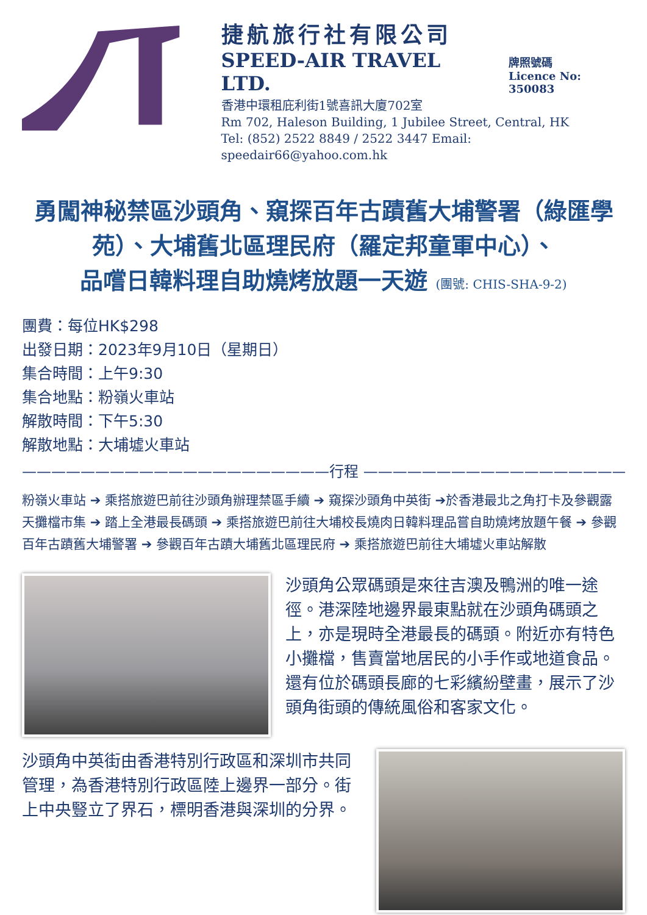捷航旅行社有限公司
SPEED-AIR TRAVEL LTD.
牌照號碼
Licence No: 350083
香港中環租庇利街1號喜訊大廈702室
Rm 702, Haleson Building, 1 Jubilee Street, Central, HK
Tel: (852) 2522 8849 / 2522 3447 Email: speedair66@yahoo.com.hk
勇闖神秘禁區沙頭角、窺探百年古蹟舊大埔警署（綠匯學苑）、大埔舊北區理民府（羅定邦童軍中心）、
品嚐日韓料理自助燒烤放題一天遊 (團號: CHIS-SHA-9-2)
團費：每位HK$298
出發日期：2023年9月10日（星期日）
集合時間：上午9:30
集合地點：粉嶺火車站
解散時間：下午5:30
解散地點：大埔墟火車站
—————————————————————行程 ——————————————————————
粉嶺火車站 ➔ 乘搭旅遊巴前往沙頭角辦理禁區手續 ➔ 窺探沙頭角中英街 ➔於香港最北之角打卡及參觀露天攤檔市集 ➔ 踏上全港最長碼頭 ➔ 乘搭旅遊巴前往大埔校長燒肉日韓料理品嘗自助燒烤放題午餐 ➔ 參觀百年古蹟舊大埔警署 ➔ 參觀百年古蹟大埔舊北區理民府 ➔ 乘搭旅遊巴前往大埔墟火車站解散
沙頭角公眾碼頭是來往吉澳及鴨洲的唯一途徑。港深陸地邊界最東點就在沙頭角碼頭之上，亦是現時全港最長的碼頭。附近亦有特色小攤檔，售賣當地居民的小手作或地道食品。還有位於碼頭長廊的七彩繽紛壁畫，展示了沙頭角街頭的傳統風俗和客家文化。
沙頭角中英街由香港特別行政區和深圳市共同管理，為香港特別行政區陸上邊界一部分。街上中央豎立了界石，標明香港與深圳的分界。